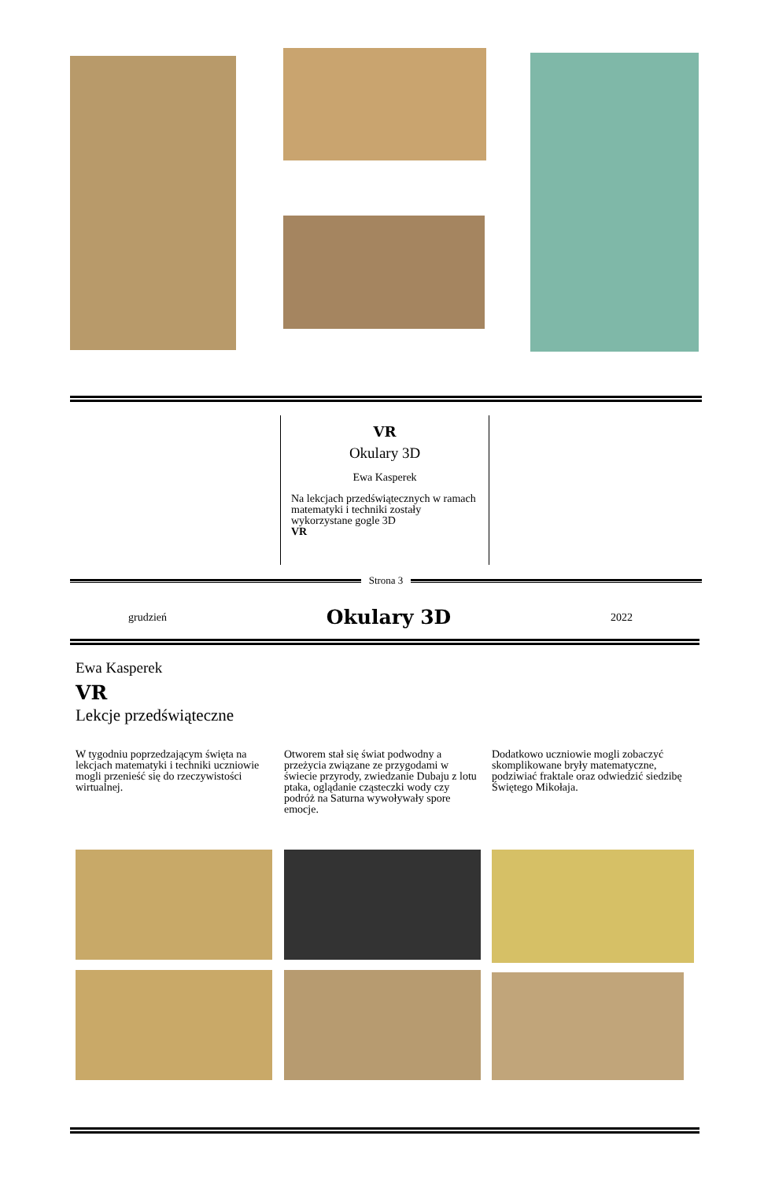VR
Okulary 3D
Ewa Kasperek
Na lekcjach przedświątecznych w ramach matematyki i techniki zostały wykorzystane gogle 3D
VR
Strona 3
grudzień Okulary 3D 2022
Ewa Kasperek
VR
Lekcje przedświąteczne
W tygodniu poprzedzającym święta na lekcjach matematyki i techniki uczniowie mogli przenieść się do rzeczywistości wirtualnej.
Otworem stał się świat podwodny a przeżycia związane ze przygodami w świecie przyrody, zwiedzanie Dubaju z lotu ptaka, oglądanie cząsteczki wody czy podróż na Saturna wywoływały spore emocje.
Dodatkowo uczniowie mogli zobaczyć skomplikowane bryły matematyczne, podziwiać fraktale oraz odwiedzić siedzibę Świętego Mikołaja.